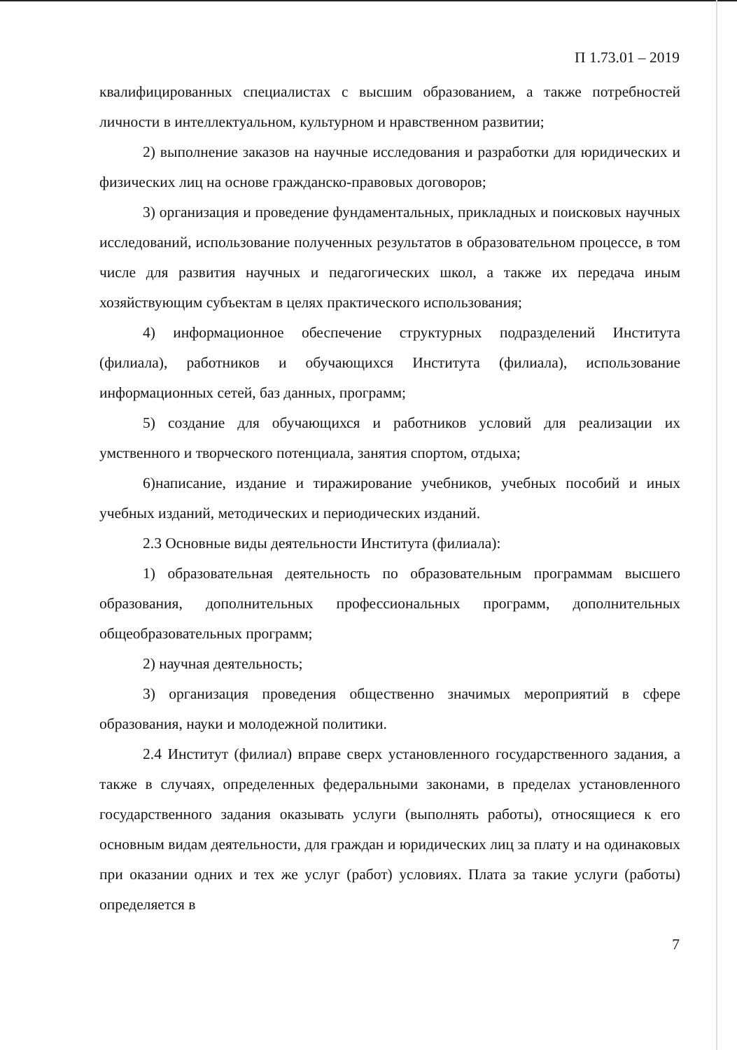П 1.73.01 – 2019
квалифицированных специалистах с высшим образованием, а также потребностей личности в интеллектуальном, культурном и нравственном развитии;
2) выполнение заказов на научные исследования и разработки для юридических и физических лиц на основе гражданско-правовых договоров;
3) организация и проведение фундаментальных, прикладных и поисковых научных исследований, использование полученных результатов в образовательном процессе, в том числе для развития научных и педагогических школ, а также их передача иным хозяйствующим субъектам в целях практического использования;
4) информационное обеспечение структурных подразделений Института (филиала), работников и обучающихся Института (филиала), использование информационных сетей, баз данных, программ;
5) создание для обучающихся и работников условий для реализации их умственного и творческого потенциала, занятия спортом, отдыха;
6)написание, издание и тиражирование учебников, учебных пособий и иных учебных изданий, методических и периодических изданий.
2.3 Основные виды деятельности Института (филиала):
1) образовательная деятельность по образовательным программам высшего образования, дополнительных профессиональных программ, дополнительных общеобразовательных программ;
2) научная деятельность;
3) организация проведения общественно значимых мероприятий в сфере образования, науки и молодежной политики.
2.4 Институт (филиал) вправе сверх установленного государственного задания, а также в случаях, определенных федеральными законами, в пределах установленного государственного задания оказывать услуги (выполнять работы), относящиеся к его основным видам деятельности, для граждан и юридических лиц за плату и на одинаковых при оказании одних и тех же услуг (работ) условиях. Плата за такие услуги (работы) определяется в
7